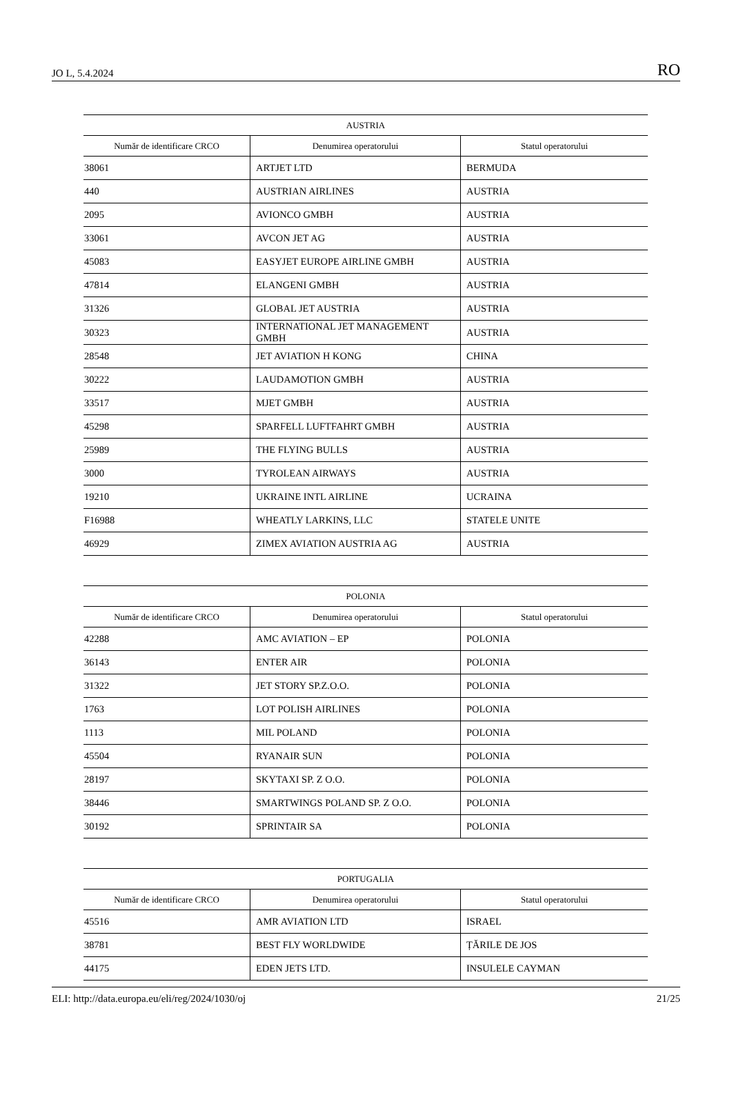JO L, 5.4.2024 RO
| AUSTRIA | | |
| --- | --- | --- |
| Număr de identificare CRCO | Denumirea operatorului | Statul operatorului |
| 38061 | ARTJET LTD | BERMUDA |
| 440 | AUSTRIAN AIRLINES | AUSTRIA |
| 2095 | AVIONCO GMBH | AUSTRIA |
| 33061 | AVCON JET AG | AUSTRIA |
| 45083 | EASYJET EUROPE AIRLINE GMBH | AUSTRIA |
| 47814 | ELANGENI GMBH | AUSTRIA |
| 31326 | GLOBAL JET AUSTRIA | AUSTRIA |
| 30323 | INTERNATIONAL JET MANAGEMENT GMBH | AUSTRIA |
| 28548 | JET AVIATION H KONG | CHINA |
| 30222 | LAUDAMOTION GMBH | AUSTRIA |
| 33517 | MJET GMBH | AUSTRIA |
| 45298 | SPARFELL LUFTFAHRT GMBH | AUSTRIA |
| 25989 | THE FLYING BULLS | AUSTRIA |
| 3000 | TYROLEAN AIRWAYS | AUSTRIA |
| 19210 | UKRAINE INTL AIRLINE | UCRAINA |
| F16988 | WHEATLY LARKINS, LLC | STATELE UNITE |
| 46929 | ZIMEX AVIATION AUSTRIA AG | AUSTRIA |
| POLONIA | | |
| --- | --- | --- |
| Număr de identificare CRCO | Denumirea operatorului | Statul operatorului |
| 42288 | AMC AVIATION – EP | POLONIA |
| 36143 | ENTER AIR | POLONIA |
| 31322 | JET STORY SP.Z.O.O. | POLONIA |
| 1763 | LOT POLISH AIRLINES | POLONIA |
| 1113 | MIL POLAND | POLONIA |
| 45504 | RYANAIR SUN | POLONIA |
| 28197 | SKYTAXI SP. Z O.O. | POLONIA |
| 38446 | SMARTWINGS POLAND SP. Z O.O. | POLONIA |
| 30192 | SPRINTAIR SA | POLONIA |
| PORTUGALIA | | |
| --- | --- | --- |
| Număr de identificare CRCO | Denumirea operatorului | Statul operatorului |
| 45516 | AMR AVIATION LTD | ISRAEL |
| 38781 | BEST FLY WORLDWIDE | ȚĂRILE DE JOS |
| 44175 | EDEN JETS LTD. | INSULELE CAYMAN |
ELI: http://data.europa.eu/eli/reg/2024/1030/oj 21/25